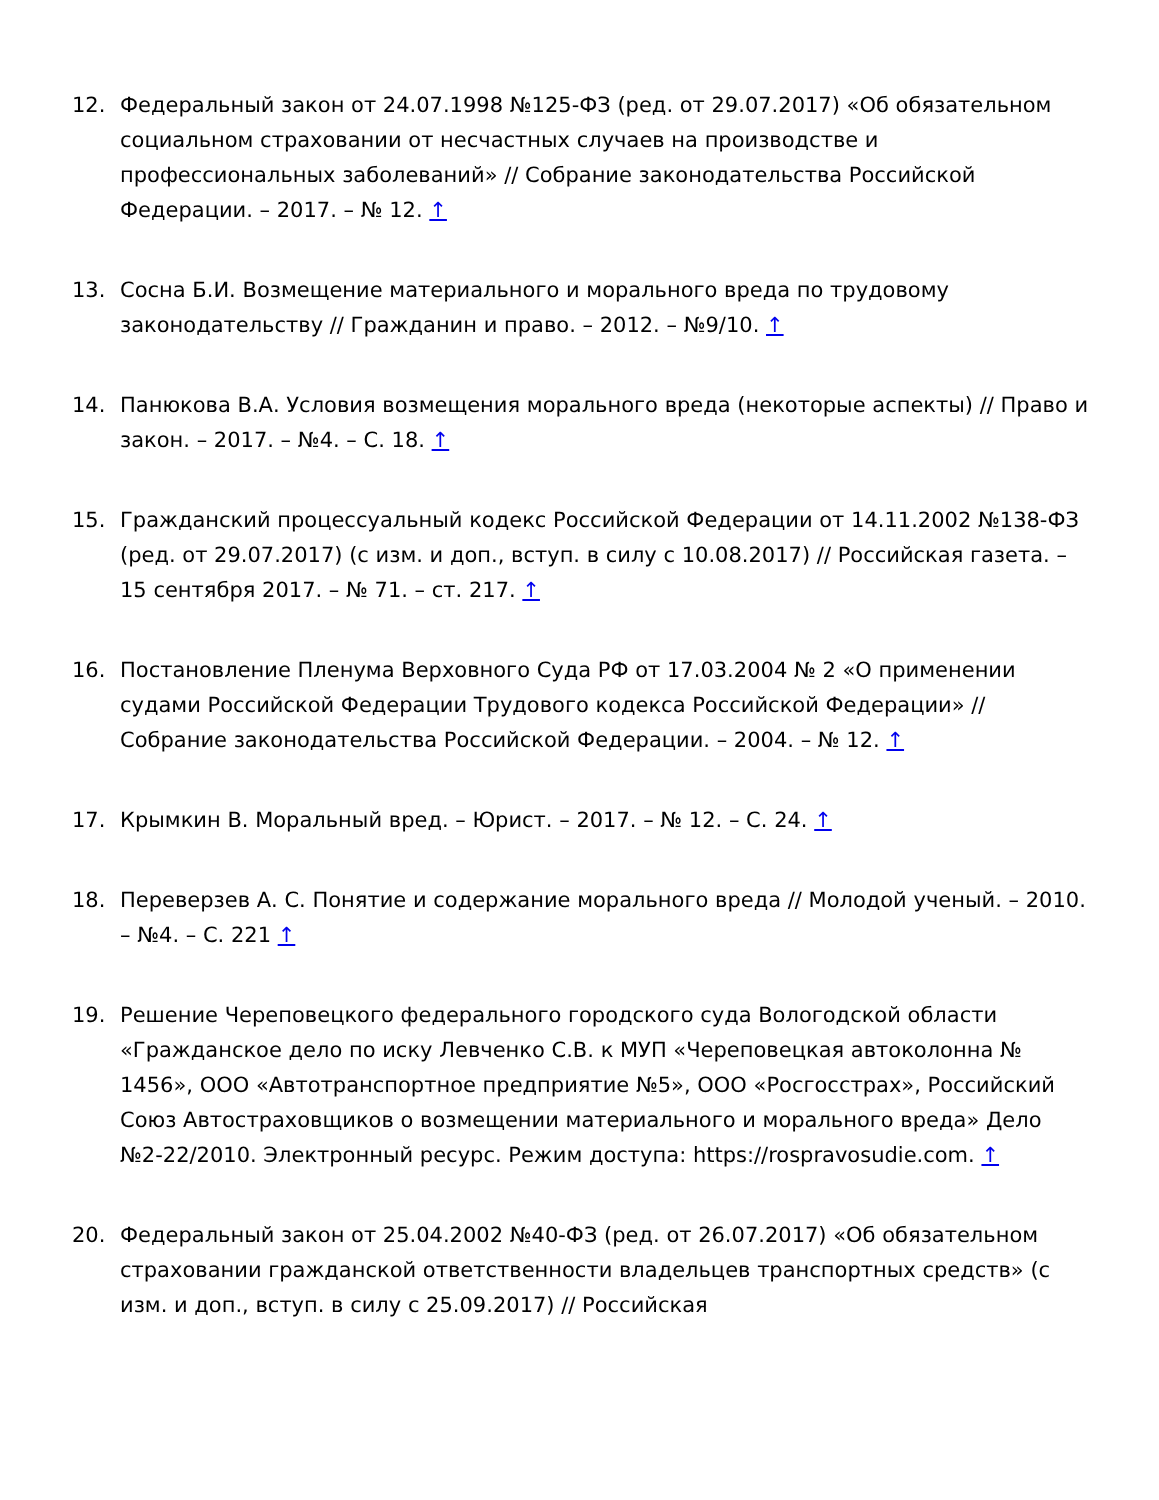12. Федеральный закон от 24.07.1998 №125-ФЗ (ред. от 29.07.2017) «Об обязательном социальном страховании от несчастных случаев на производстве и профессиональных заболеваний» // Собрание законодательства Российской Федерации. – 2017. – № 12. ↑
13. Сосна Б.И. Возмещение материального и морального вреда по трудовому законодательству // Гражданин и право. – 2012. – №9/10. ↑
14. Панюкова В.А. Условия возмещения морального вреда (некоторые аспекты) // Право и закон. – 2017. – №4. – С. 18. ↑
15. Гражданский процессуальный кодекс Российской Федерации от 14.11.2002 №138-ФЗ (ред. от 29.07.2017) (с изм. и доп., вступ. в силу с 10.08.2017) // Российская газета. – 15 сентября 2017. – № 71. – ст. 217. ↑
16. Постановление Пленума Верховного Суда РФ от 17.03.2004 № 2 «О применении судами Российской Федерации Трудового кодекса Российской Федерации» // Собрание законодательства Российской Федерации. – 2004. – № 12. ↑
17. Крымкин В. Моральный вред. – Юрист. – 2017. – № 12. – С. 24. ↑
18. Переверзев А. С. Понятие и содержание морального вреда // Молодой ученый. – 2010. – №4. – С. 221 ↑
19. Решение Череповецкого федерального городского суда Вологодской области «Гражданское дело по иску Левченко С.В. к МУП «Череповецкая автоколонна № 1456», ООО «Автотранспортное предприятие №5», ООО «Росгосстрах», Российский Союз Автостраховщиков о возмещении материального и морального вреда» Дело №2-22/2010. Электронный ресурс. Режим доступа: https://rospravosudie.com. ↑
20. Федеральный закон от 25.04.2002 №40-ФЗ (ред. от 26.07.2017) «Об обязательном страховании гражданской ответственности владельцев транспортных средств» (с изм. и доп., вступ. в силу с 25.09.2017) // Российская